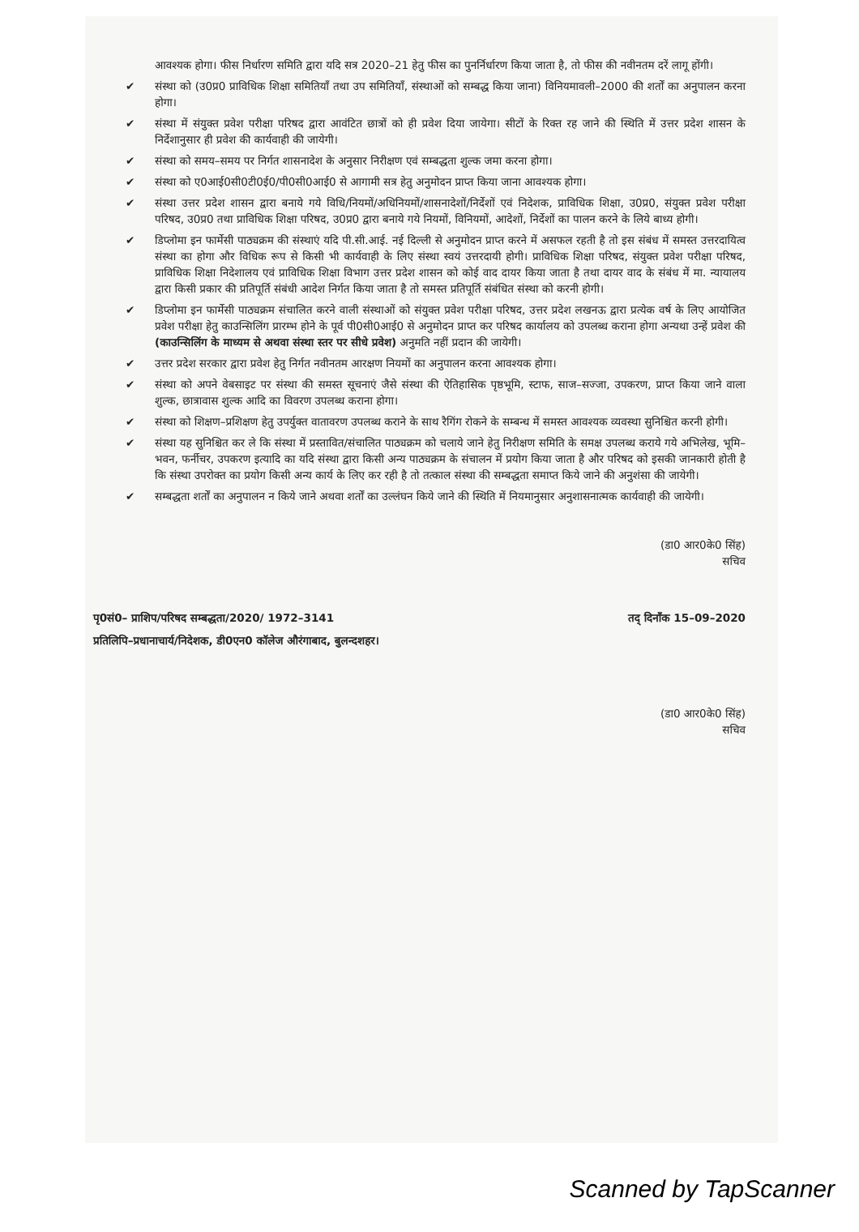आवश्यक होगा। फीस निर्धारण समिति द्वारा यदि सत्र 2020–21 हेतु फीस का पुनर्निर्धारण किया जाता है, तो फीस की नवीनतम दरें लागू होंगी।
✔ संस्था को (उ0प्र0 प्राविधिक शिक्षा समितियाँ तथा उप समितियाँ, संस्थाओं को सम्बद्ध किया जाना) विनियमावली–2000 की शर्तों का अनुपालन करना होगा।
✔ संस्था में संयुक्त प्रवेश परीक्षा परिषद द्वारा आवंटित छात्रों को ही प्रवेश दिया जायेगा। सीटों के रिक्त रह जाने की स्थिति में उत्तर प्रदेश शासन के निर्देशानुसार ही प्रवेश की कार्यवाही की जायेगी।
✔ संस्था को समय–समय पर निर्गत शासनादेश के अनुसार निरीक्षण एवं सम्बद्धता शुल्क जमा करना होगा।
✔ संस्था को ए0आई0सी0टी0ई0/पी0सी0आई0 से आगामी सत्र हेतु अनुमोदन प्राप्त किया जाना आवश्यक होगा।
✔ संस्था उत्तर प्रदेश शासन द्वारा बनाये गये विधि/नियमों/अधिनियमों/शासनादेशों/निर्देशों एवं निदेशक, प्राविधिक शिक्षा, उ0प्र0, संयुक्त प्रवेश परीक्षा परिषद, उ0प्र0 तथा प्राविधिक शिक्षा परिषद, उ0प्र0 द्वारा बनाये गये नियमों, विनियमों, आदेशों, निर्देशों का पालन करने के लिये बाध्य होगी।
✔ डिप्लोमा इन फार्मेसी पाठ्यक्रम की संस्थाएं यदि पी.सी.आई. नई दिल्ली से अनुमोदन प्राप्त करने में असफल रहती है तो इस संबंध में समस्त उत्तरदायित्व संस्था का होगा और विधिक रूप से किसी भी कार्यवाही के लिए संस्था स्वयं उत्तरदायी होगी। प्राविधिक शिक्षा परिषद, संयुक्त प्रवेश परीक्षा परिषद, प्राविधिक शिक्षा निदेशालय एवं प्राविधिक शिक्षा विभाग उत्तर प्रदेश शासन को कोई वाद दायर किया जाता है तथा दायर वाद के संबंध में मा. न्यायालय द्वारा किसी प्रकार की प्रतिपूर्ति संबंधी आदेश निर्गत किया जाता है तो समस्त प्रतिपूर्ति संबंधित संस्था को करनी होगी।
✔ डिप्लोमा इन फार्मेसी पाठ्यक्रम संचालित करने वाली संस्थाओं को संयुक्त प्रवेश परीक्षा परिषद, उत्तर प्रदेश लखनऊ द्वारा प्रत्येक वर्ष के लिए आयोजित प्रवेश परीक्षा हेतु काउन्सिलिंग प्रारम्भ होने के पूर्व पी0सी0आई0 से अनुमोदन प्राप्त कर परिषद कार्यालय को उपलब्ध कराना होगा अन्यथा उन्हें प्रवेश की (काउन्सिलिंग के माध्यम से अथवा संस्था स्तर पर सीधे प्रवेश) अनुमति नहीं प्रदान की जायेगी।
✔ उत्तर प्रदेश सरकार द्वारा प्रवेश हेतु निर्गत नवीनतम आरक्षण नियमों का अनुपालन करना आवश्यक होगा।
✔ संस्था को अपने वेबसाइट पर संस्था की समस्त सूचनाएं जैसे संस्था की ऐतिहासिक पृष्ठभूमि, स्टाफ, साज–सज्जा, उपकरण, प्राप्त किया जाने वाला शुल्क, छात्रावास शुल्क आदि का विवरण उपलब्ध कराना होगा।
✔ संस्था को शिक्षण–प्रशिक्षण हेतु उपर्युक्त वातावरण उपलब्ध कराने के साथ रैगिंग रोकने के सम्बन्ध में समस्त आवश्यक व्यवस्था सुनिश्चित करनी होगी।
✔ संस्था यह सुनिश्चित कर ले कि संस्था में प्रस्तावित/संचालित पाठ्यक्रम को चलाये जाने हेतु निरीक्षण समिति के समक्ष उपलब्ध कराये गये अभिलेख, भूमि–भवन, फर्नीचर, उपकरण इत्यादि का यदि संस्था द्वारा किसी अन्य पाठ्यक्रम के संचालन में प्रयोग किया जाता है और परिषद को इसकी जानकारी होती है कि संस्था उपरोक्त का प्रयोग किसी अन्य कार्य के लिए कर रही है तो तत्काल संस्था की सम्बद्धता समाप्त किये जाने की अनुशंसा की जायेगी।
✔ सम्बद्धता शर्तों का अनुपालन न किये जाने अथवा शर्तों का उल्लंघन किये जाने की स्थिति में नियमानुसार अनुशासनात्मक कार्यवाही की जायेगी।
(डा0 आर0के0 सिंह)
सचिव
पृ0सं0– प्राशिप/परिषद सम्बद्धता/2020/ 1972–3141 तद् दिनाँक 15–09–2020
प्रतिलिपि–प्रधानाचार्य/निदेशक, डी0एन0 कॉलेज औरंगाबाद, बुलन्दशहर।
(डा0 आर0के0 सिंह)
सचिव
Scanned by TapScanner